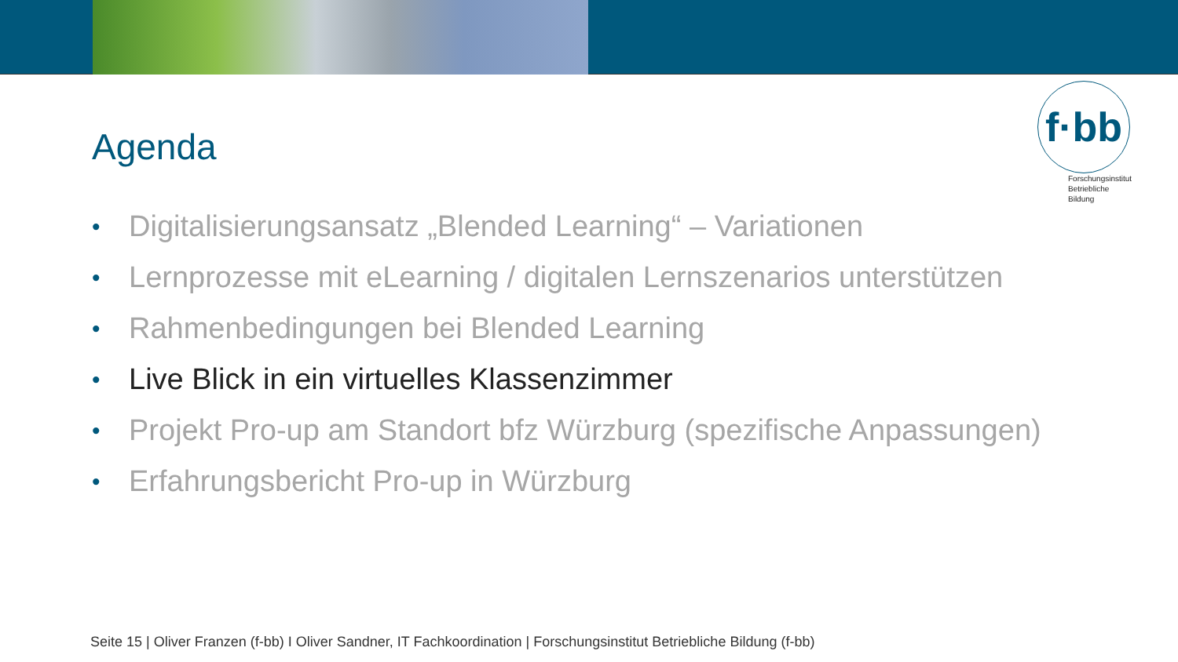f·bb
Forschungsinstitut
Betriebliche Bildung
Agenda
• Digitalisierungsansatz „Blended Learning“ – Variationen
• Lernprozesse mit eLearning / digitalen Lernszenarios unterstützen
• Rahmenbedingungen bei Blended Learning
• Live Blick in ein virtuelles Klassenzimmer
• Projekt Pro-up am Standort bfz Würzburg (spezifische Anpassungen)
• Erfahrungsbericht Pro-up in Würzburg
Seite 15 | Oliver Franzen (f-bb) I Oliver Sandner, IT Fachkoordination | Forschungsinstitut Betriebliche Bildung (f-bb)